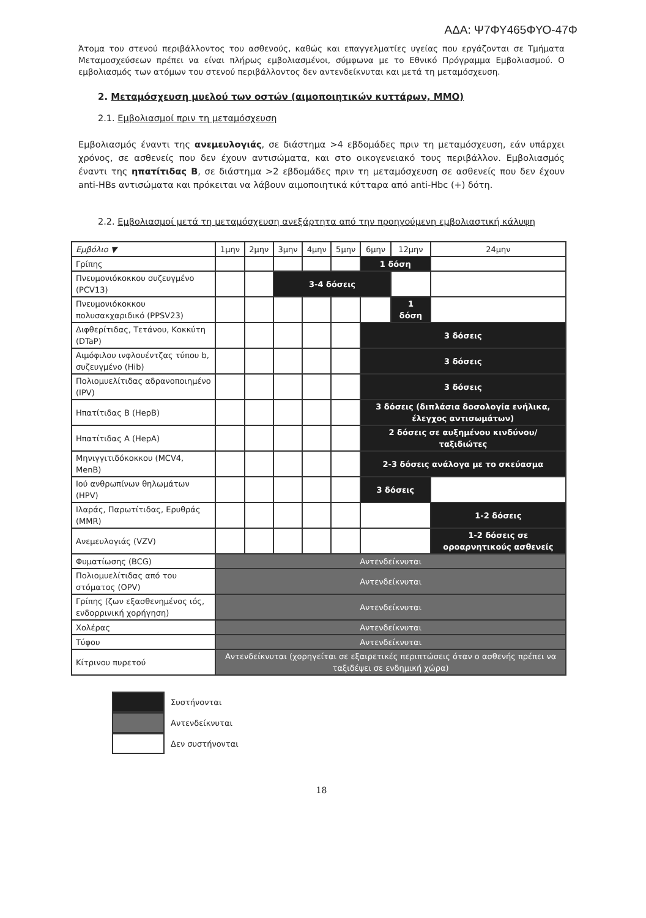ΑΔΑ: Ψ7ΦΥ465ΦΥΟ-47Φ
Άτομα του στενού περιβάλλοντος του ασθενούς, καθώς και επαγγελματίες υγείας που εργάζονται σε Τμήματα Μεταμοσχεύσεων πρέπει να είναι πλήρως εμβολιασμένοι, σύμφωνα με το Εθνικό Πρόγραμμα Εμβολιασμού. Ο εμβολιασμός των ατόμων του στενού περιβάλλοντος δεν αντενδείκνυται και μετά τη μεταμόσχευση.
2. Μεταμόσχευση μυελού των οστών (αιμοποιητικών κυττάρων, ΜΜΟ)
2.1. Εμβολιασμοί πριν τη μεταμόσχευση
Εμβολιασμός έναντι της ανεμευλογιάς, σε διάστημα >4 εβδομάδες πριν τη μεταμόσχευση, εάν υπάρχει χρόνος, σε ασθενείς που δεν έχουν αντισώματα, και στο οικογενειακό τους περιβάλλον. Εμβολιασμός έναντι της ηπατίτιδας Β, σε διάστημα >2 εβδομάδες πριν τη μεταμόσχευση σε ασθενείς που δεν έχουν anti-HBs αντισώματα και πρόκειται να λάβουν αιμοποιητικά κύτταρα από anti-Hbc (+) δότη.
2.2. Εμβολιασμοί μετά τη μεταμόσχευση ανεξάρτητα από την προηγούμενη εμβολιαστική κάλυψη
| Εμβόλιο ▼ | 1μην | 2μην | 3μην | 4μην | 5μην | 6μην | 12μην | 24μην |
| --- | --- | --- | --- | --- | --- | --- | --- | --- |
| Γρίπης | | | | | | 1 δόση | | |
| Πνευμονιόκοκκου συζευγμένο (PCV13) | | | 3-4 δόσεις | | | | | |
| Πνευμονιόκοκκου πολυσακχαριδικό (PPSV23) | | | | | | | 1 δόση | |
| Διφθερίτιδας, Τετάνου, Κοκκύτη (DTaP) | | | | | | 3 δόσεις | | |
| Αιμόφιλου ινφλουέντζας τύπου b, συζευγμένο (Hib) | | | | | | 3 δόσεις | | |
| Πολιομυελίτιδας αδρανοποιημένο (IPV) | | | | | | 3 δόσεις | | |
| Ηπατίτιδας Β (HepB) | | | | | | 3 δόσεις (διπλάσια δοσολογία ενήλικα, έλεγχος αντισωμάτων) | | |
| Ηπατίτιδας Α (HepA) | | | | | | 2 δόσεις σε αυξημένου κινδύνου/ ταξιδιώτες | | |
| Μηνιγγιτιδόκοκκου (MCV4, MenB) | | | | | | 2-3 δόσεις ανάλογα με το σκεύασμα | | |
| Ιού ανθρωπίνων θηλωμάτων (HPV) | | | | | | 3 δόσεις | | |
| Ιλαράς, Παρωτίτιδας, Ερυθράς (MMR) | | | | | | | | 1-2 δόσεις |
| Ανεμευλογιάς (VZV) | | | | | | | | 1-2 δόσεις σε οροαρνητικούς ασθενείς |
| Φυματίωσης (BCG) | Αντενδείκνυται | | | | | | | |
| Πολιομυελίτιδας από του στόματος (OPV) | Αντενδείκνυται | | | | | | | |
| Γρίπης (ζων εξασθενημένος ιός, ενδορρινική χορήγηση) | Αντενδείκνυται | | | | | | | |
| Χολέρας | Αντενδείκνυται | | | | | | | |
| Τύφου | Αντενδείκνυται | | | | | | | |
| Κίτρινου πυρετού | Αντενδείκνυται (χορηγείται σε εξαιρετικές περιπτώσεις όταν ο ασθενής πρέπει να ταξιδέψει σε ενδημική χώρα) | | | | | | | |
Συστήνονται
Αντενδείκνυται
Δεν συστήνονται
18